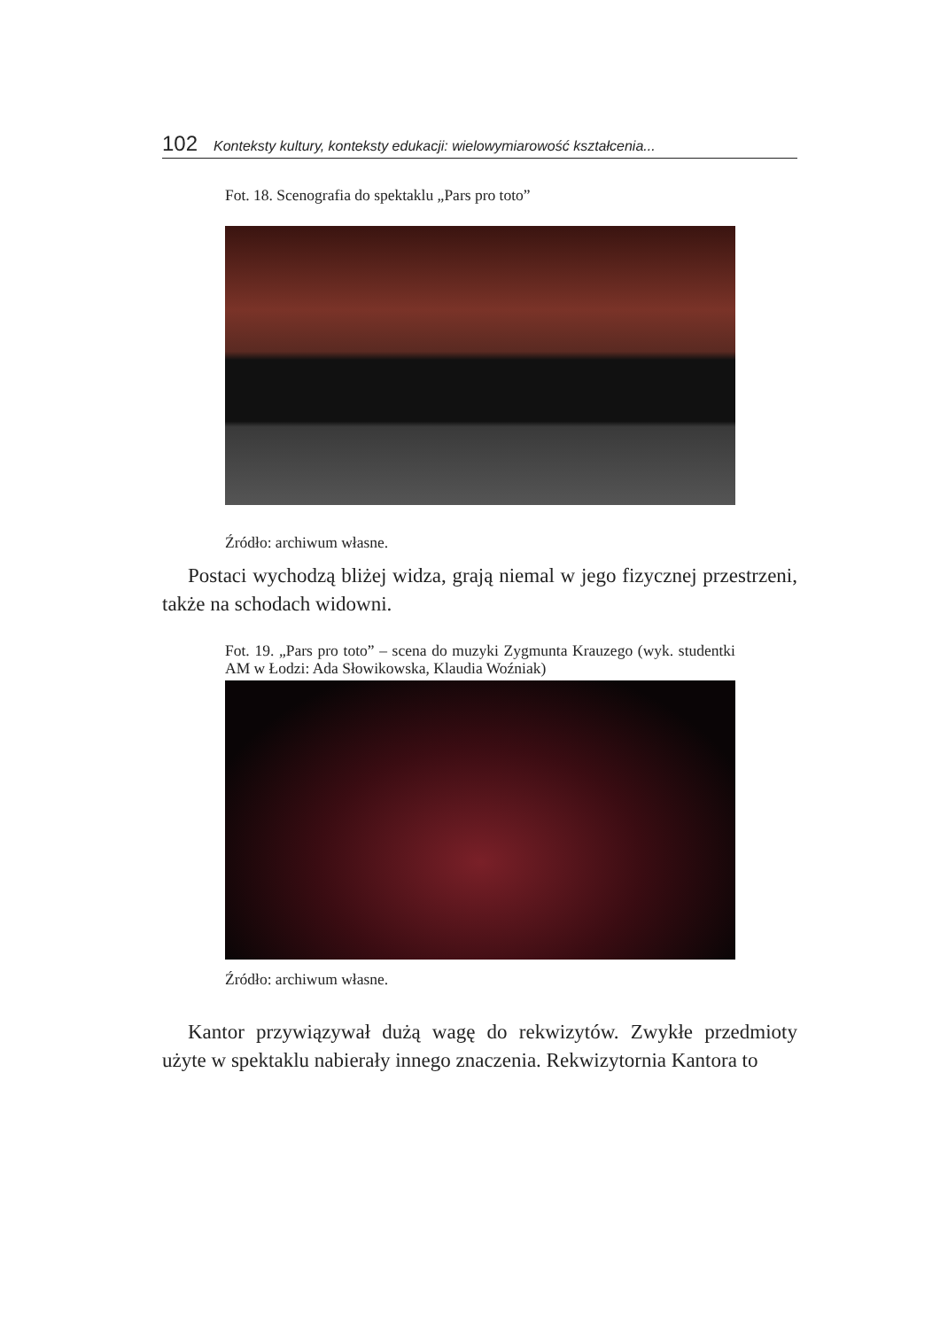102 Konteksty kultury, konteksty edukacji: wielowymiarowość kształcenia...
Fot. 18. Scenografia do spektaklu „Pars pro toto”
Źródło: archiwum własne.
Postaci wychodzą bliżej widza, grają niemal w jego fizycznej przestrzeni, także na schodach widowni.
Fot. 19. „Pars pro toto” – scena do muzyki Zygmunta Krauzego (wyk. studentki AM w Łodzi: Ada Słowikowska, Klaudia Woźniak)
Źródło: archiwum własne.
Kantor przywiązywał dużą wagę do rekwizytów. Zwykłe przedmioty użyte w spektaklu nabierały innego znaczenia. Rekwizytornia Kantora to